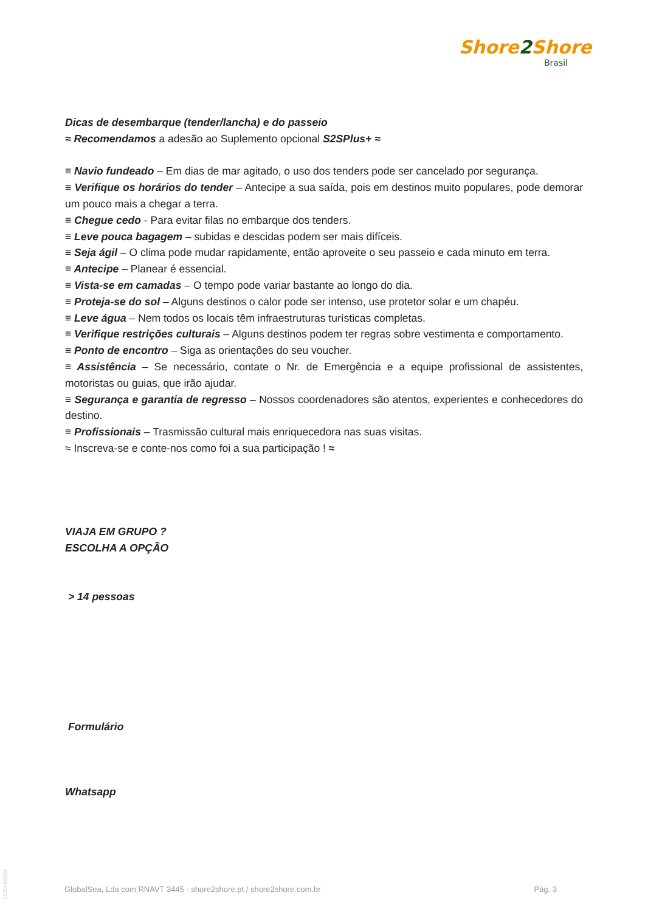Shore2 Shore
Brasil
Dicas de desembarque (tender/lancha) e do passeio
≈ Recomendamos a adesão ao Suplemento opcional S2SPlus+ ≈
≡ Navio fundeado – Em dias de mar agitado, o uso dos tenders pode ser cancelado por segurança.
≡ Verifique os horários do tender – Antecipe a sua saída, pois em destinos muito populares, pode demorar um pouco mais a chegar a terra.
≡ Chegue cedo - Para evitar filas no embarque dos tenders.
≡ Leve pouca bagagem – subidas e descidas podem ser mais difíceis.
≡ Seja ágil – O clima pode mudar rapidamente, então aproveite o seu passeio e cada minuto em terra.
≡ Antecipe – Planear é essencial.
≡ Vista-se em camadas – O tempo pode variar bastante ao longo do dia.
≡ Proteja-se do sol – Alguns destinos o calor pode ser intenso, use protetor solar e um chapéu.
≡ Leve água – Nem todos os locais têm infraestruturas turísticas completas.
≡ Verifique restrições culturais – Alguns destinos podem ter regras sobre vestimenta e comportamento.
≡ Ponto de encontro – Siga as orientações do seu voucher.
≡ Assistência – Se necessário, contate o Nr. de Emergência e a equipe profissional de assistentes, motoristas ou guias, que irão ajudar.
≡ Segurança e garantia de regresso – Nossos coordenadores são atentos, experientes e conhecedores do destino.
≡ Profissionais – Trasmissão cultural mais enriquecedora nas suas visitas.
≈ Inscreva-se e conte-nos como foi a sua participação ! ≈
VIAJA EM GRUPO ?
ESCOLHA A OPÇÃO
> 14 pessoas
Formulário
Whatsapp
GlobalSea, Lda com RNAVT 3445 - shore2shore.pt / shore2shore.com.br Pág. 3
20250400004